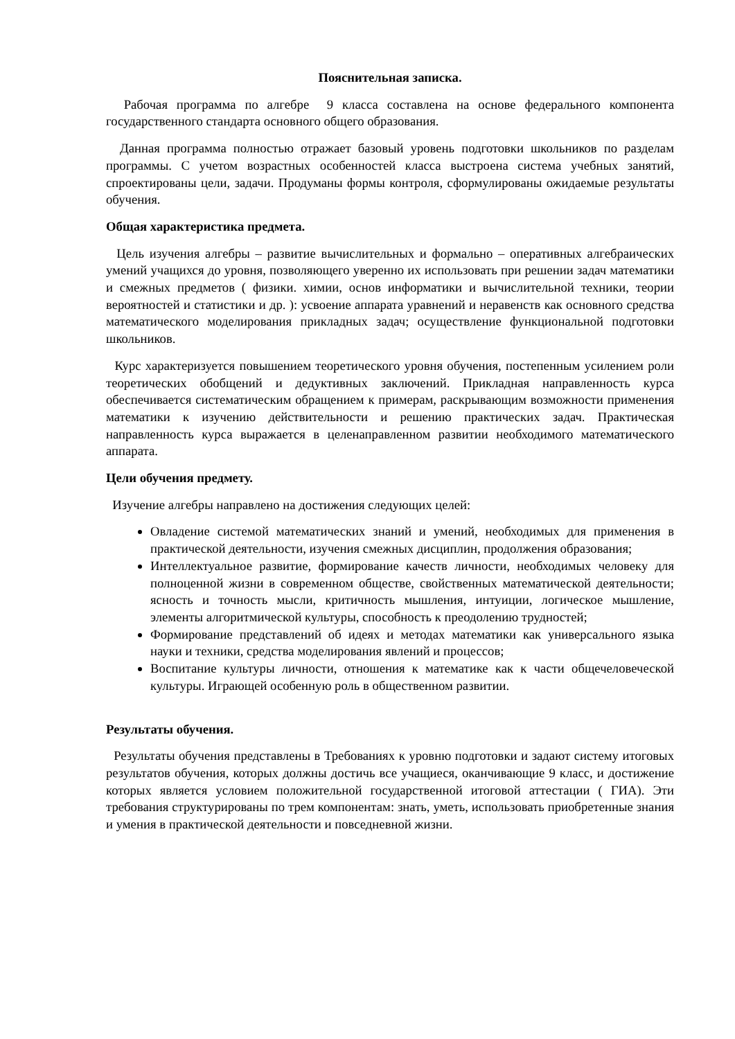Пояснительная записка.
Рабочая программа по алгебре 9 класса составлена на основе федерального компонента государственного стандарта основного общего образования.
Данная программа полностью отражает базовый уровень подготовки школьников по разделам программы. С учетом возрастных особенностей класса выстроена система учебных занятий, спроектированы цели, задачи. Продуманы формы контроля, сформулированы ожидаемые результаты обучения.
Общая характеристика предмета.
Цель изучения алгебры – развитие вычислительных и формально – оперативных алгебраических умений учащихся до уровня, позволяющего уверенно их использовать при решении задач математики и смежных предметов ( физики. химии, основ информатики и вычислительной техники, теории вероятностей и статистики и др. ): усвоение аппарата уравнений и неравенств как основного средства математического моделирования прикладных задач; осуществление функциональной подготовки школьников.
Курс характеризуется повышением теоретического уровня обучения, постепенным усилением роли теоретических обобщений и дедуктивных заключений. Прикладная направленность курса обеспечивается систематическим обращением к примерам, раскрывающим возможности применения математики к изучению действительности и решению практических задач. Практическая направленность курса выражается в целенаправленном развитии необходимого математического аппарата.
Цели обучения предмету.
Изучение алгебры направлено на достижения следующих целей:
Овладение системой математических знаний и умений, необходимых для применения в практической деятельности, изучения смежных дисциплин, продолжения образования;
Интеллектуальное развитие, формирование качеств личности, необходимых человеку для полноценной жизни в современном обществе, свойственных математической деятельности; ясность и точность мысли, критичность мышления, интуиции, логическое мышление, элементы алгоритмической культуры, способность к преодолению трудностей;
Формирование представлений об идеях и методах математики как универсального языка науки и техники, средства моделирования явлений и процессов;
Воспитание культуры личности, отношения к математике как к части общечеловеческой культуры. Играющей особенную роль в общественном развитии.
Результаты обучения.
Результаты обучения представлены в Требованиях к уровню подготовки и задают систему итоговых результатов обучения, которых должны достичь все учащиеся, оканчивающие 9 класс, и достижение которых является условием положительной государственной итоговой аттестации ( ГИА). Эти требования структурированы по трем компонентам: знать, уметь, использовать приобретенные знания и умения в практической деятельности и повседневной жизни.